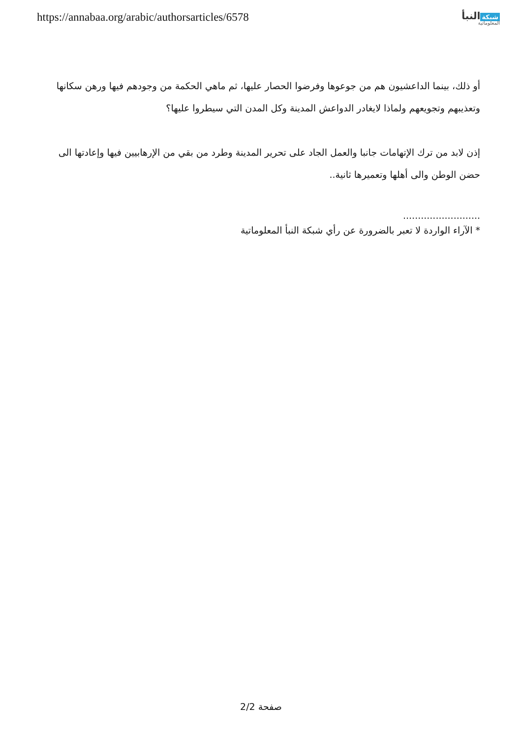https://annabaa.org/arabic/authorsarticles/6578
شبكة النبأ
المعلوماتية
أو ذلك، بينما الداعشيون هم من جوعوها وفرضوا الحصار عليها، ثم ماهي الحكمة من وجودهم فيها ورهن سكانها وتعذيبهم وتجويعهم ولماذا لايغادر الدواعش المدينة وكل المدن التي سيطروا عليها؟
إذن لابد من ترك الإتهامات جانبا والعمل الجاد على تحرير المدينة وطرد من بقي من الإرهابيين فيها وإعادتها الى حضن الوطن والى أهلها وتعميرها ثانية..
..........................
* الآراء الواردة لا تعبر بالضرورة عن رأي شبكة النبأ المعلوماتية
صفحة 2/2